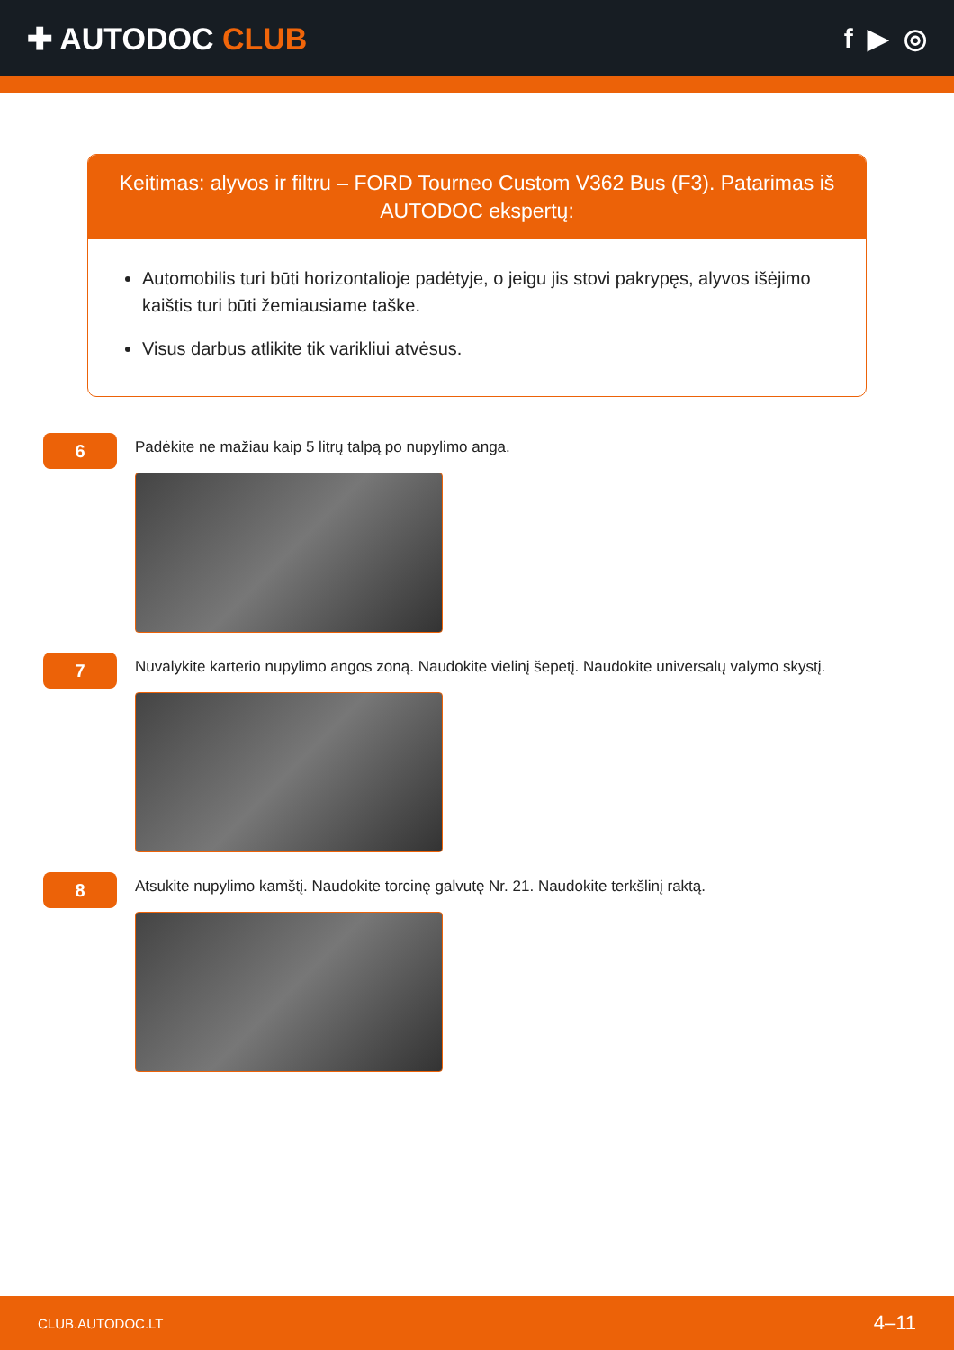✚ AUTODOC CLUB f ▶ ◎
Keitimas: alyvos ir filtru – FORD Tourneo Custom V362 Bus (F3). Patarimas iš AUTODOC ekspertų:
Automobilis turi būti horizontalioje padėtyje, o jeigu jis stovi pakrypęs, alyvos išėjimo kaištis turi būti žemiausiame taške.
Visus darbus atlikite tik varikliui atvėsus.
6
Padėkite ne mažiau kaip 5 litrų talpą po nupylimo anga.
7
Nuvalykite karterio nupylimo angos zoną. Naudokite vielinį šepetį. Naudokite universalų valymo skystį.
8
Atsukite nupylimo kamštį. Naudokite torcinę galvutę Nr. 21. Naudokite terkšlinį raktą.
CLUB.AUTODOC.LT 4–11